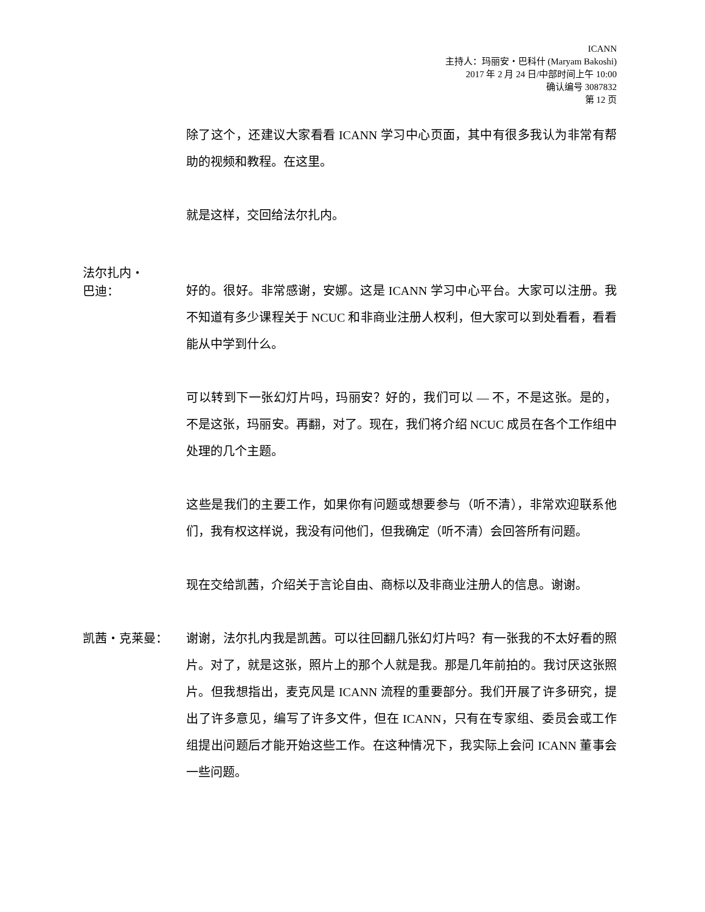ICANN
主持人：玛丽安・巴科什 (Maryam Bakoshi)
2017 年 2 月 24 日/中部时间上午 10:00
确认编号 3087832
第 12 页
除了这个，还建议大家看看 ICANN 学习中心页面，其中有很多我认为非常有帮助的视频和教程。在这里。
就是这样，交回给法尔扎内。
法尔扎内・
巴迪：
好的。很好。非常感谢，安娜。这是 ICANN 学习中心平台。大家可以注册。我不知道有多少课程关于 NCUC 和非商业注册人权利，但大家可以到处看看，看看能从中学到什么。
可以转到下一张幻灯片吗，玛丽安？好的，我们可以 — 不，不是这张。是的，不是这张，玛丽安。再翻，对了。现在，我们将介绍 NCUC 成员在各个工作组中处理的几个主题。
这些是我们的主要工作，如果你有问题或想要参与（听不清），非常欢迎联系他们，我有权这样说，我没有问他们，但我确定（听不清）会回答所有问题。
现在交给凯茜，介绍关于言论自由、商标以及非商业注册人的信息。谢谢。
凯茜・克莱曼：
谢谢，法尔扎内我是凯茜。可以往回翻几张幻灯片吗？有一张我的不太好看的照片。对了，就是这张，照片上的那个人就是我。那是几年前拍的。我讨厌这张照片。但我想指出，麦克风是 ICANN 流程的重要部分。我们开展了许多研究，提出了许多意见，编写了许多文件，但在 ICANN，只有在专家组、委员会或工作组提出问题后才能开始这些工作。在这种情况下，我实际上会问 ICANN 董事会一些问题。